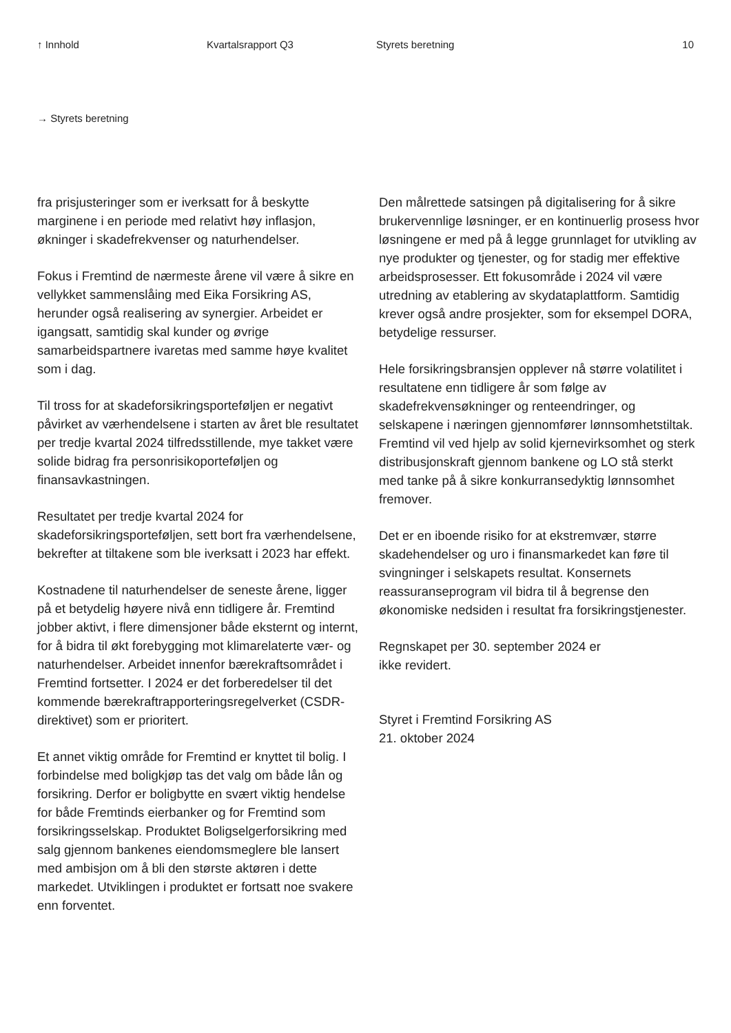↑ Innhold Kvartalsrapport Q3 Styrets beretning 10
→ Styrets beretning
fra prisjusteringer som er iverksatt for å beskytte marginene i en periode med relativt høy inflasjon, økninger i skadefrekvenser og naturhendelser.
Fokus i Fremtind de nærmeste årene vil være å sikre en vellykket sammenslåing med Eika Forsikring AS, herunder også realisering av synergier. Arbeidet er igangsatt, samtidig skal kunder og øvrige samarbeidspartnere ivaretas med samme høye kvalitet som i dag.
Til tross for at skadeforsikringsporteføljen er negativt påvirket av værhendelsene i starten av året ble resultatet per tredje kvartal 2024 tilfredsstillende, mye takket være solide bidrag fra personrisikoporteføljen og finansavkastningen.
Resultatet per tredje kvartal 2024 for skadeforsikringsporteføljen, sett bort fra værhendelsene, bekrefter at tiltakene som ble iverksatt i 2023 har effekt.
Kostnadene til naturhendelser de seneste årene, ligger på et betydelig høyere nivå enn tidligere år. Fremtind jobber aktivt, i flere dimensjoner både eksternt og internt, for å bidra til økt forebygging mot klimarelaterte vær- og naturhendelser. Arbeidet innenfor bærekraftsområdet i Fremtind fortsetter. I 2024 er det forberedelser til det kommende bærekraftrapporteringsregelverket (CSDR-direktivet) som er prioritert.
Et annet viktig område for Fremtind er knyttet til bolig. I forbindelse med boligkjøp tas det valg om både lån og forsikring. Derfor er boligbytte en svært viktig hendelse for både Fremtinds eierbanker og for Fremtind som forsikringsselskap. Produktet Boligselgerforsikring med salg gjennom bankenes eiendomsmeglere ble lansert med ambisjon om å bli den største aktøren i dette markedet. Utviklingen i produktet er fortsatt noe svakere enn forventet.
Den målrettede satsingen på digitalisering for å sikre brukervennlige løsninger, er en kontinuerlig prosess hvor løsningene er med på å legge grunnlaget for utvikling av nye produkter og tjenester, og for stadig mer effektive arbeidsprosesser. Ett fokusområde i 2024 vil være utredning av etablering av skydataplattform. Samtidig krever også andre prosjekter, som for eksempel DORA, betydelige ressurser.
Hele forsikringsbransjen opplever nå større volatilitet i resultatene enn tidligere år som følge av skadefrekvensøkninger og renteendringer, og selskapene i næringen gjennomfører lønnsomhetstiltak. Fremtind vil ved hjelp av solid kjernevirksomhet og sterk distribusjonskraft gjennom bankene og LO stå sterkt med tanke på å sikre konkurransedyktig lønnsomhet fremover.
Det er en iboende risiko for at ekstremvær, større skadehendelser og uro i finansmarkedet kan føre til svingninger i selskapets resultat. Konsernets reassuranseprogram vil bidra til å begrense den økonomiske nedsiden i resultat fra forsikringstjenester.
Regnskapet per 30. september 2024 er
ikke revidert.
Styret i Fremtind Forsikring AS
21. oktober 2024